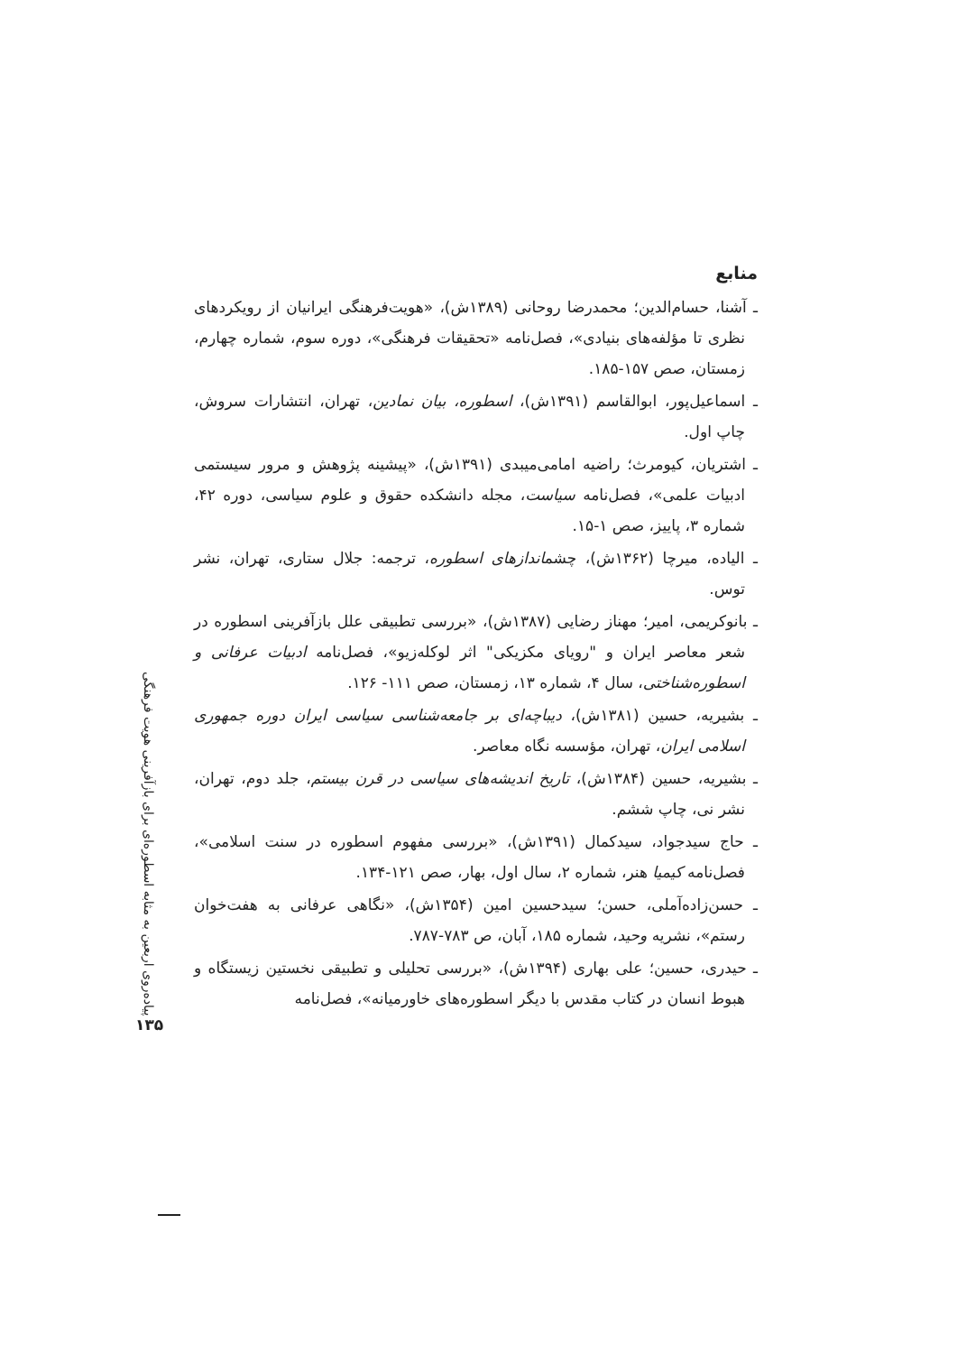منابع
ـ آشنا، حسام‌الدین؛ محمدرضا روحانی (۱۳۸۹ش)، «هویت‌فرهنگی ایرانیان از رویکردهای نظری تا مؤلفه‌های بنیادی»، فصل‌نامه «تحقیقات فرهنگی»، دوره سوم، شماره چهارم، زمستان، صص ۱۵۷-۱۸۵.
ـ اسماعیل‌پور، ابوالقاسم (۱۳۹۱ش)، اسطوره، بیان نمادین، تهران، انتشارات سروش، چاپ اول.
ـ اشتریان، کیومرث؛ راضیه امامی‌میبدی (۱۳۹۱ش)، «پیشینه پژوهش و مرور سیستمی ادبیات علمی»، فصل‌نامه سیاست، مجله دانشکده حقوق و علوم سیاسی، دوره ۴۲، شماره ۳، پاییز، صص ۱-۱۵.
ـ الیاده، میرچا (۱۳۶۲ش)، چشماندازهای اسطوره، ترجمه: جلال ستاری، تهران، نشر توس.
ـ بانوکریمی، امیر؛ مهناز رضایی (۱۳۸۷ش)، «بررسی تطبیقی علل بازآفرینی اسطوره در شعر معاصر ایران و "رویای مکزیکی" اثر لوکله‌زیو»، فصل‌نامه ادبیات عرفانی و اسطوره‌شناختی، سال ۴، شماره ۱۳، زمستان، صص ۱۱۱- ۱۲۶.
ـ بشیریه، حسین (۱۳۸۱ش)، دیباچه‌ای بر جامعه‌شناسی سیاسی ایران دوره جمهوری اسلامی ایران، تهران، مؤسسه نگاه معاصر.
ـ بشیریه، حسین (۱۳۸۴ش)، تاریخ اندیشه‌های سیاسی در قرن بیستم، جلد دوم، تهران، نشر نی، چاپ ششم.
ـ حاج سیدجواد، سیدکمال (۱۳۹۱ش)، «بررسی مفهوم اسطوره در سنت اسلامی»، فصل‌نامه کیمیا هنر، شماره ۲، سال اول، بهار، صص ۱۲۱-۱۳۴.
ـ حسن‌زاده‌آملی، حسن؛ سیدحسین امین (۱۳۵۴ش)، «نگاهی عرفانی به هفت‌خوان رستم»، نشریه وحید، شماره ۱۸۵، آبان، ص ۷۸۳-۷۸۷.
ـ حیدری، حسین؛ علی بهاری (۱۳۹۴ش)، «بررسی تحلیلی و تطبیقی نخستین زیستگاه و هبوط انسان در کتاب مقدس با دیگر اسطوره‌های خاورمیانه»، فصل‌نامه
پیاده‌روی اربعین به مثابه اسطوره‌ای برای بازآفرینی هویت فرهنگی
۱۳۵